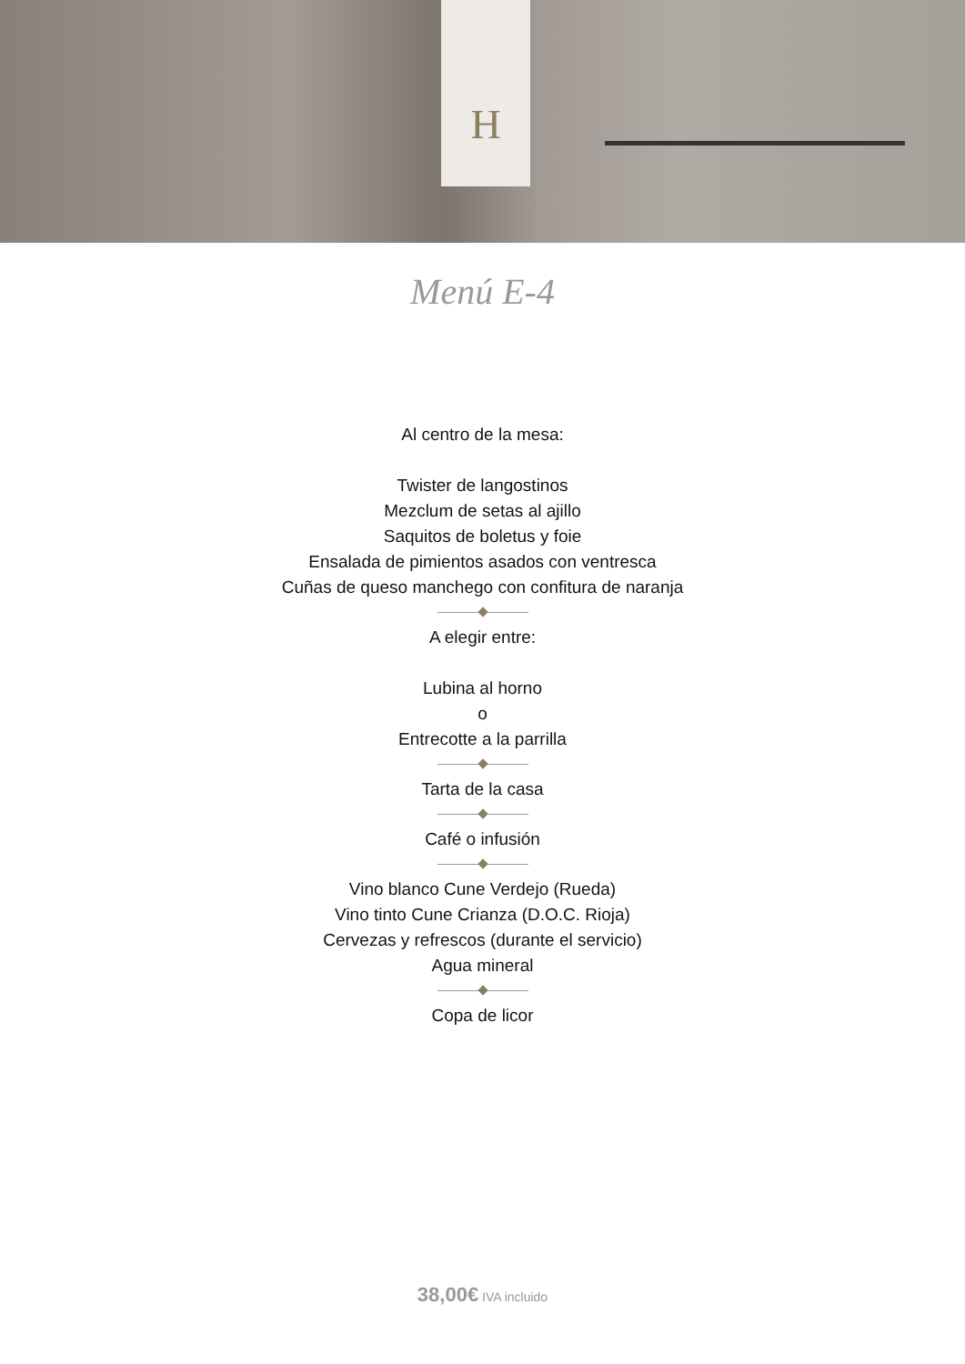H
Menú E-4
Al centro de la mesa:
Twister de langostinos
Mezclum de setas al ajillo
Saquitos de boletus y foie
Ensalada de pimientos asados con ventresca
Cuñas de queso manchego con confitura de naranja
A elegir entre:
Lubina al horno
o
Entrecotte a la parrilla
Tarta de la casa
Café o infusión
Vino blanco Cune Verdejo (Rueda)
Vino tinto Cune Crianza (D.O.C. Rioja)
Cervezas y refrescos (durante el servicio)
Agua mineral
Copa de licor
38,00€ IVA incluido